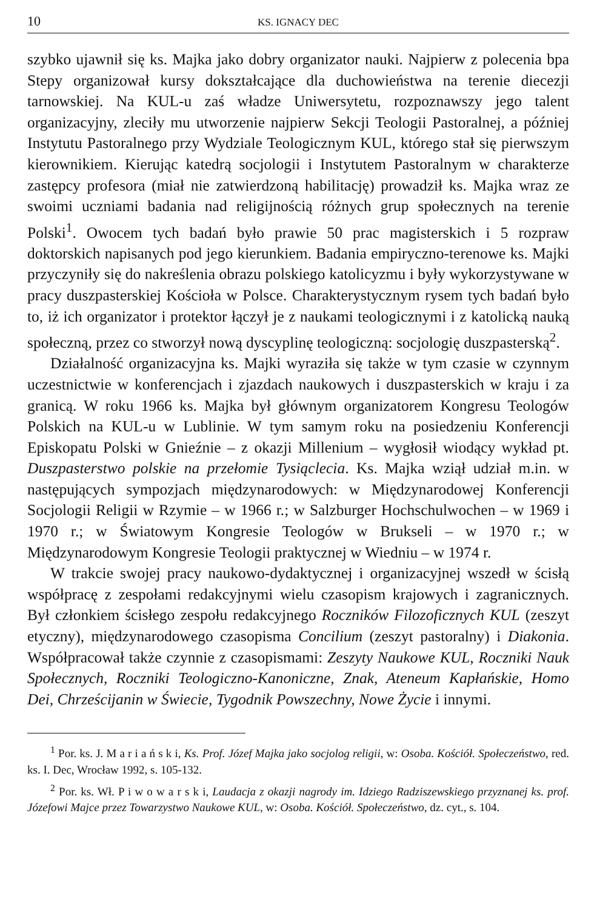10 KS. IGNACY DEC
szybko ujawnił się ks. Majka jako dobry organizator nauki. Najpierw z polecenia bpa Stepy organizował kursy dokształcające dla duchowieństwa na terenie diecezji tarnowskiej. Na KUL-u zaś władze Uniwersytetu, rozpoznawszy jego talent organizacyjny, zleciły mu utworzenie najpierw Sekcji Teologii Pastoralnej, a później Instytutu Pastoralnego przy Wydziale Teologicznym KUL, którego stał się pierwszym kierownikiem. Kierując katedrą socjologii i Instytutem Pastoralnym w charakterze zastępcy profesora (miał nie zatwierdzoną habilitację) prowadził ks. Majka wraz ze swoimi uczniami badania nad religijnością różnych grup społecznych na terenie Polski<sup>1</sup>. Owocem tych badań było prawie 50 prac magisterskich i 5 rozpraw doktorskich napisanych pod jego kierunkiem. Badania empiryczno-terenowe ks. Majki przyczyniły się do nakreślenia obrazu polskiego katolicyzmu i były wykorzystywane w pracy duszpasterskiej Kościoła w Polsce. Charakterystycznym rysem tych badań było to, iż ich organizator i protektor łączył je z naukami teologicznymi i z katolicką nauką społeczną, przez co stworzył nową dyscyplinę teologiczną: socjologię duszpasterską<sup>2</sup>.
Działalność organizacyjna ks. Majki wyraziła się także w tym czasie w czynnym uczestnictwie w konferencjach i zjazdach naukowych i duszpasterskich w kraju i za granicą. W roku 1966 ks. Majka był głównym organizatorem Kongresu Teologów Polskich na KUL-u w Lublinie. W tym samym roku na posiedzeniu Konferencji Episkopatu Polski w Gnieźnie – z okazji Millenium – wygłosił wiodący wykład pt. Duszpasterstwo polskie na przełomie Tysiąclecia. Ks. Majka wziął udział m.in. w następujących sympozjach międzynarodowych: w Międzynarodowej Konferencji Socjologii Religii w Rzymie – w 1966 r.; w Salzburger Hochschulwochen – w 1969 i 1970 r.; w Światowym Kongresie Teologów w Brukseli – w 1970 r.; w Międzynarodowym Kongresie Teologii praktycznej w Wiedniu – w 1974 r.
W trakcie swojej pracy naukowo-dydaktycznej i organizacyjnej wszedł w ścisłą współpracę z zespołami redakcyjnymi wielu czasopism krajowych i zagranicznych. Był członkiem ścisłego zespołu redakcyjnego Roczników Filozoficznych KUL (zeszyt etyczny), międzynarodowego czasopisma Concilium (zeszyt pastoralny) i Diakonia. Współpracował także czynnie z czasopismami: Zeszyty Naukowe KUL, Roczniki Nauk Społecznych, Roczniki Teologiczno-Kanoniczne, Znak, Ateneum Kapłańskie, Homo Dei, Chrześcijanin w Świecie, Tygodnik Powszechny, Nowe Życie i innymi.
<sup>1</sup> Por. ks. J. M a r i a ń s k i, Ks. Prof. Józef Majka jako socjolog religii, w: Osoba. Kościół. Społeczeństwo, red. ks. I. Dec, Wrocław 1992, s. 105-132.
<sup>2</sup> Por. ks. Wł. P i w o w a r s k i, Laudacja z okazji nagrody im. Idziego Radziszewskiego przyznanej ks. prof. Józefowi Majce przez Towarzystwo Naukowe KUL, w: Osoba. Kościół. Społeczeństwo, dz. cyt., s. 104.